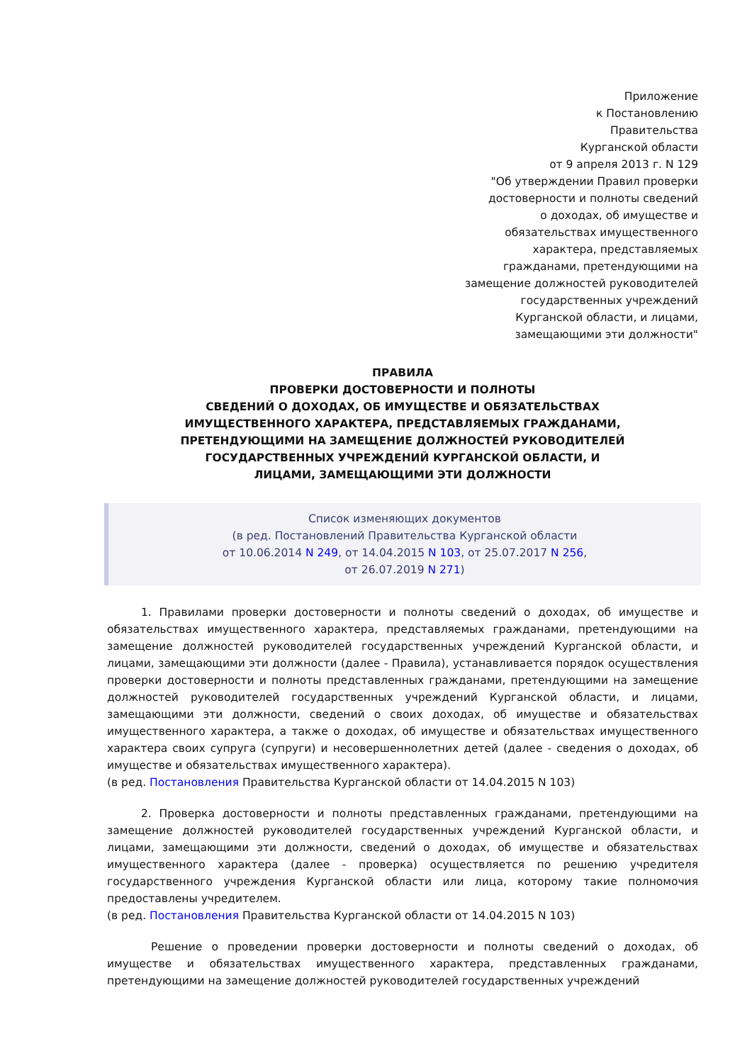Приложение
к Постановлению
Правительства
Курганской области
от 9 апреля 2013 г. N 129
"Об утверждении Правил проверки
достоверности и полноты сведений
о доходах, об имуществе и
обязательствах имущественного
характера, представляемых
гражданами, претендующими на
замещение должностей руководителей
государственных учреждений
Курганской области, и лицами,
замещающими эти должности"
ПРАВИЛА
ПРОВЕРКИ ДОСТОВЕРНОСТИ И ПОЛНОТЫ
СВЕДЕНИЙ О ДОХОДАХ, ОБ ИМУЩЕСТВЕ И ОБЯЗАТЕЛЬСТВАХ
ИМУЩЕСТВЕННОГО ХАРАКТЕРА, ПРЕДСТАВЛЯЕМЫХ ГРАЖДАНАМИ,
ПРЕТЕНДУЮЩИМИ НА ЗАМЕЩЕНИЕ ДОЛЖНОСТЕЙ РУКОВОДИТЕЛЕЙ
ГОСУДАРСТВЕННЫХ УЧРЕЖДЕНИЙ КУРГАНСКОЙ ОБЛАСТИ, И
ЛИЦАМИ, ЗАМЕЩАЮЩИМИ ЭТИ ДОЛЖНОСТИ
Список изменяющих документов
(в ред. Постановлений Правительства Курганской области
от 10.06.2014 N 249, от 14.04.2015 N 103, от 25.07.2017 N 256,
от 26.07.2019 N 271)
1. Правилами проверки достоверности и полноты сведений о доходах, об имуществе и обязательствах имущественного характера, представляемых гражданами, претендующими на замещение должностей руководителей государственных учреждений Курганской области, и лицами, замещающими эти должности (далее - Правила), устанавливается порядок осуществления проверки достоверности и полноты представленных гражданами, претендующими на замещение должностей руководителей государственных учреждений Курганской области, и лицами, замещающими эти должности, сведений о своих доходах, об имуществе и обязательствах имущественного характера, а также о доходах, об имуществе и обязательствах имущественного характера своих супруга (супруги) и несовершеннолетних детей (далее - сведения о доходах, об имуществе и обязательствах имущественного характера).
(в ред. Постановления Правительства Курганской области от 14.04.2015 N 103)
2. Проверка достоверности и полноты представленных гражданами, претендующими на замещение должностей руководителей государственных учреждений Курганской области, и лицами, замещающими эти должности, сведений о доходах, об имуществе и обязательствах имущественного характера (далее - проверка) осуществляется по решению учредителя государственного учреждения Курганской области или лица, которому такие полномочия предоставлены учредителем.
(в ред. Постановления Правительства Курганской области от 14.04.2015 N 103)
Решение о проведении проверки достоверности и полноты сведений о доходах, об имуществе и обязательствах имущественного характера, представленных гражданами, претендующими на замещение должностей руководителей государственных учреждений